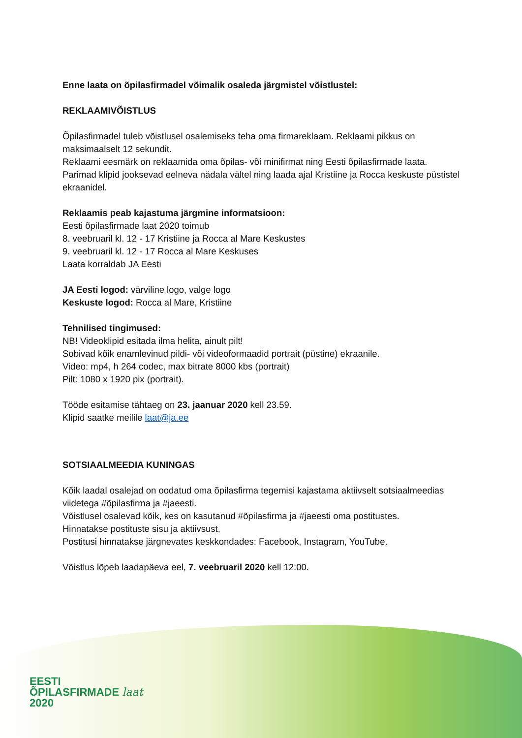Enne laata on õpilasfirmadel võimalik osaleda järgmistel võistlustel:
REKLAAMIVÕISTLUS
Õpilasfirmadel tuleb võistlusel osalemiseks teha oma firmareklaam. Reklaami pikkus on maksimaalselt 12 sekundit.
Reklaami eesmärk on reklaamida oma õpilas- või minifirmat ning Eesti õpilasfirmade laata.
Parimad klipid jooksevad eelneva nädala vältel ning laada ajal Kristiine ja Rocca keskuste püstistel ekraanidel.
Reklaamis peab kajastuma järgmine informatsioon:
Eesti õpilasfirmade laat 2020 toimub
8. veebruaril kl. 12 - 17 Kristiine ja Rocca al Mare Keskustes
9. veebruaril kl. 12 - 17 Rocca al Mare Keskuses
Laata korraldab JA Eesti
JA Eesti logod: värviline logo, valge logo
Keskuste logod: Rocca al Mare, Kristiine
Tehnilised tingimused:
NB! Videoklipid esitada ilma helita, ainult pilt!
Sobivad kõik enamlevinud pildi- või videoformaadid portrait (püstine) ekraanile.
Video: mp4, h 264 codec, max bitrate 8000 kbs (portrait)
Pilt: 1080 x 1920 pix (portrait).
Tööde esitamise tähtaeg on 23. jaanuar 2020 kell 23.59.
Klipid saatke meilile laat@ja.ee
SOTSIAALMEEDIA KUNINGAS
Kõik laadal osalejad on oodatud oma õpilasfirma tegemisi kajastama aktiivselt sotsiaalmeedias viidetega #õpilasfirma ja #jaeesti.
Võistlusel osalevad kõik, kes on kasutanud #õpilasfirma ja #jaeesti oma postitustes.
Hinnatakse postituste sisu ja aktiivsust.
Postitusi hinnatakse järgnevates keskkondades: Facebook, Instagram, YouTube.
Võistlus lõpeb laadapäeva eel, 7. veebruaril 2020 kell 12:00.
EESTI
ÕPILASFIRMADE laat
2020